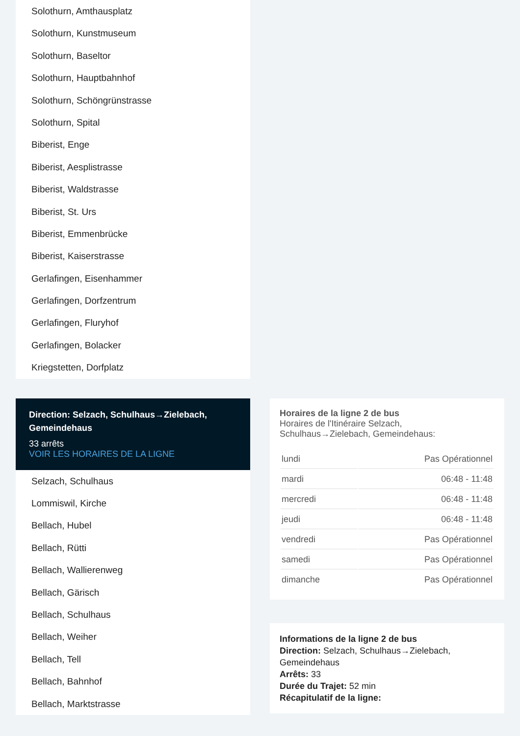Solothurn, Amthausplatz
Solothurn, Kunstmuseum
Solothurn, Baseltor
Solothurn, Hauptbahnhof
Solothurn, Schöngrünstrasse
Solothurn, Spital
Biberist, Enge
Biberist, Aesplistrasse
Biberist, Waldstrasse
Biberist, St. Urs
Biberist, Emmenbrücke
Biberist, Kaiserstrasse
Gerlafingen, Eisenhammer
Gerlafingen, Dorfzentrum
Gerlafingen, Fluryhof
Gerlafingen, Bolacker
Kriegstetten, Dorfplatz
Direction: Selzach, Schulhaus→Zielebach, Gemeindehaus
33 arrêts
VOIR LES HORAIRES DE LA LIGNE
Selzach, Schulhaus
Lommiswil, Kirche
Bellach, Hubel
Bellach, Rütti
Bellach, Wallierenweg
Bellach, Gärisch
Bellach, Schulhaus
Bellach, Weiher
Bellach, Tell
Bellach, Bahnhof
Bellach, Marktstrasse
Horaires de la ligne 2 de bus
Horaires de l'Itinéraire Selzach, Schulhaus→Zielebach, Gemeindehaus:
| lundi | Pas Opérationnel |
| mardi | 06:48 - 11:48 |
| mercredi | 06:48 - 11:48 |
| jeudi | 06:48 - 11:48 |
| vendredi | Pas Opérationnel |
| samedi | Pas Opérationnel |
| dimanche | Pas Opérationnel |
Informations de la ligne 2 de bus
Direction: Selzach, Schulhaus→Zielebach, Gemeindehaus
Arrêts: 33
Durée du Trajet: 52 min
Récapitulatif de la ligne: